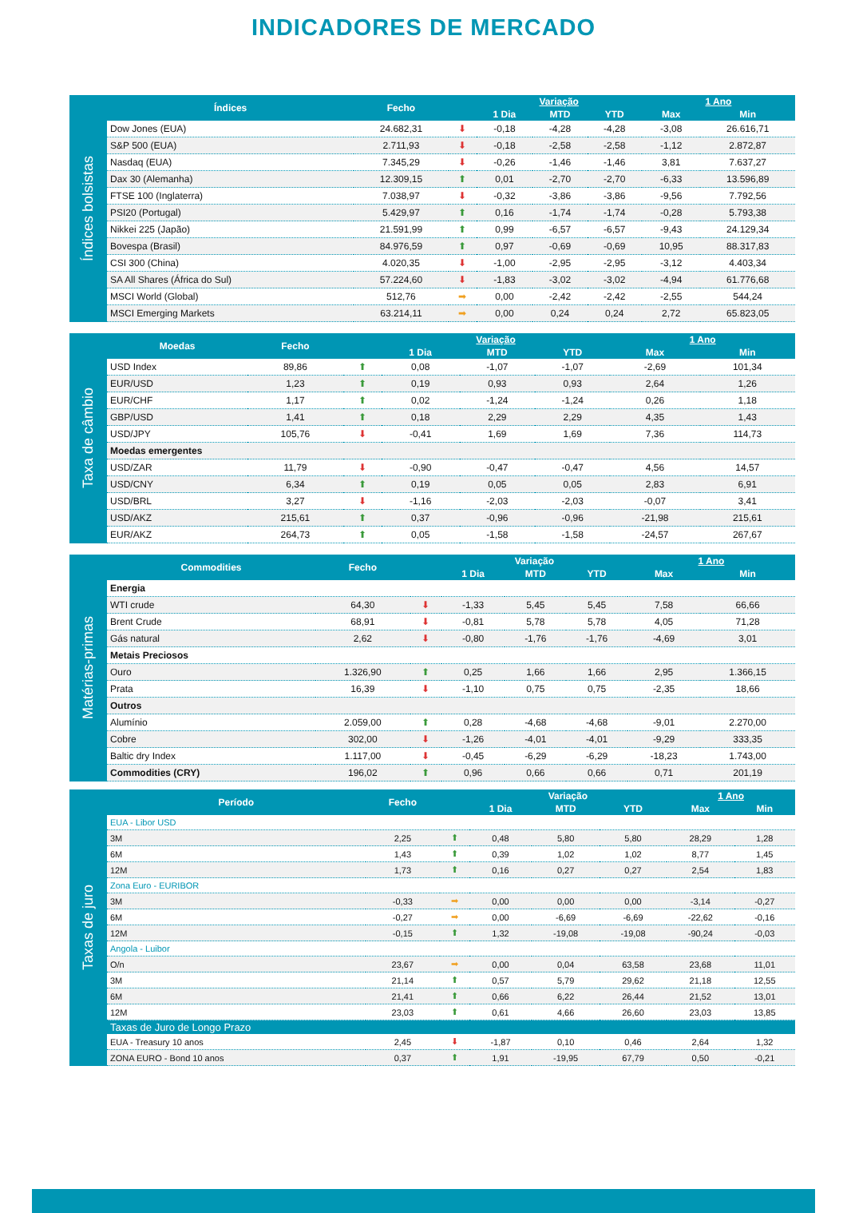INDICADORES DE MERCADO
Índices bolsistas
| Índices | Fecho | | Variação | | | 1 Ano | |
| --- | --- | --- | --- | --- | --- | --- | --- |
| | | | 1 Dia | MTD | YTD | Max | Min |
| Dow Jones (EUA) | 24.682,31 | ⬇ | -0,18 | -4,28 | -4,28 | -3,08 | 26.616,71 |
| S&P 500 (EUA) | 2.711,93 | ⬇ | -0,18 | -2,58 | -2,58 | -1,12 | 2.872,87 |
| Nasdaq (EUA) | 7.345,29 | ⬇ | -0,26 | -1,46 | -1,46 | 3,81 | 7.637,27 |
| Dax 30 (Alemanha) | 12.309,15 | ⬆ | 0,01 | -2,70 | -2,70 | -6,33 | 13.596,89 |
| FTSE 100 (Inglaterra) | 7.038,97 | ⬇ | -0,32 | -3,86 | -3,86 | -9,56 | 7.792,56 |
| PSI20 (Portugal) | 5.429,97 | ⬆ | 0,16 | -1,74 | -1,74 | -0,28 | 5.793,38 |
| Nikkei 225 (Japão) | 21.591,99 | ⬆ | 0,99 | -6,57 | -6,57 | -9,43 | 24.129,34 |
| Bovespa (Brasil) | 84.976,59 | ⬆ | 0,97 | -0,69 | -0,69 | 10,95 | 88.317,83 |
| CSI 300 (China) | 4.020,35 | ⬇ | -1,00 | -2,95 | -2,95 | -3,12 | 4.403,34 |
| SA All Shares (África do Sul) | 57.224,60 | ⬇ | -1,83 | -3,02 | -3,02 | -4,94 | 61.776,68 |
| MSCI World (Global) | 512,76 | ➡ | 0,00 | -2,42 | -2,42 | -2,55 | 544,24 |
| MSCI Emerging Markets | 63.214,11 | ➡ | 0,00 | 0,24 | 0,24 | 2,72 | 65.823,05 |
Taxa de câmbio
| Moedas | Fecho | | Variação | | | 1 Ano | |
| --- | --- | --- | --- | --- | --- | --- | --- |
| | | | 1 Dia | MTD | YTD | Max | Min |
| USD Index | 89,86 | ⬆ | 0,08 | -1,07 | -1,07 | -2,69 | 101,34 |
| EUR/USD | 1,23 | ⬆ | 0,19 | 0,93 | 0,93 | 2,64 | 1,26 |
| EUR/CHF | 1,17 | ⬆ | 0,02 | -1,24 | -1,24 | 0,26 | 1,18 |
| GBP/USD | 1,41 | ⬆ | 0,18 | 2,29 | 2,29 | 4,35 | 1,43 |
| USD/JPY | 105,76 | ⬇ | -0,41 | 1,69 | 1,69 | 7,36 | 114,73 |
| Moedas emergentes | | | | | | | |
| USD/ZAR | 11,79 | ⬇ | -0,90 | -0,47 | -0,47 | 4,56 | 14,57 |
| USD/CNY | 6,34 | ⬆ | 0,19 | 0,05 | 0,05 | 2,83 | 6,91 |
| USD/BRL | 3,27 | ⬇ | -1,16 | -2,03 | -2,03 | -0,07 | 3,41 |
| USD/AKZ | 215,61 | ⬆ | 0,37 | -0,96 | -0,96 | -21,98 | 215,61 |
| EUR/AKZ | 264,73 | ⬆ | 0,05 | -1,58 | -1,58 | -24,57 | 267,67 |
Matérias-primas
| Commodities | Fecho | | Variação | | | 1 Ano | |
| --- | --- | --- | --- | --- | --- | --- | --- |
| | | | 1 Dia | MTD | YTD | Max | Min |
| Energia | | | | | | | |
| WTI crude | 64,30 | ⬇ | -1,33 | 5,45 | 5,45 | 7,58 | 66,66 |
| Brent Crude | 68,91 | ⬇ | -0,81 | 5,78 | 5,78 | 4,05 | 71,28 |
| Gás natural | 2,62 | ⬇ | -0,80 | -1,76 | -1,76 | -4,69 | 3,01 |
| Metais Preciosos | | | | | | | |
| Ouro | 1.326,90 | ⬆ | 0,25 | 1,66 | 1,66 | 2,95 | 1.366,15 |
| Prata | 16,39 | ⬇ | -1,10 | 0,75 | 0,75 | -2,35 | 18,66 |
| Outros | | | | | | | |
| Alumínio | 2.059,00 | ⬆ | 0,28 | -4,68 | -4,68 | -9,01 | 2.270,00 |
| Cobre | 302,00 | ⬇ | -1,26 | -4,01 | -4,01 | -9,29 | 333,35 |
| Baltic dry Index | 1.117,00 | ⬇ | -0,45 | -6,29 | -6,29 | -18,23 | 1.743,00 |
| Commodities (CRY) | 196,02 | ⬆ | 0,96 | 0,66 | 0,66 | 0,71 | 201,19 |
Taxas de juro
| Período | Fecho | | Variação | | | 1 Ano | |
| --- | --- | --- | --- | --- | --- | --- | --- |
| | | | 1 Dia | MTD | YTD | Max | Min |
| EUA - Libor USD | | | | | | | |
| 3M | 2,25 | ⬆ | 0,48 | 5,80 | 5,80 | 28,29 | 1,28 |
| 6M | 1,43 | ⬆ | 0,39 | 1,02 | 1,02 | 8,77 | 1,45 |
| 12M | 1,73 | ⬆ | 0,16 | 0,27 | 0,27 | 2,54 | 1,83 |
| Zona Euro - EURIBOR | | | | | | | |
| 3M | -0,33 | ➡ | 0,00 | 0,00 | 0,00 | -3,14 | -0,27 |
| 6M | -0,27 | ➡ | 0,00 | -6,69 | -6,69 | -22,62 | -0,16 |
| 12M | -0,15 | ⬆ | 1,32 | -19,08 | -19,08 | -90,24 | -0,03 |
| Angola - Luibor | | | | | | | |
| O/n | 23,67 | ➡ | 0,00 | 0,04 | 63,58 | 23,68 | 11,01 |
| 3M | 21,14 | ⬆ | 0,57 | 5,79 | 29,62 | 21,18 | 12,55 |
| 6M | 21,41 | ⬆ | 0,66 | 6,22 | 26,44 | 21,52 | 13,01 |
| 12M | 23,03 | ⬆ | 0,61 | 4,66 | 26,60 | 23,03 | 13,85 |
| Taxas de Juro de Longo Prazo | | | | | | | |
| EUA - Treasury 10 anos | 2,45 | ⬇ | -1,87 | 0,10 | 0,46 | 2,64 | 1,32 |
| ZONA EURO - Bond 10 anos | 0,37 | ⬆ | 1,91 | -19,95 | 67,79 | 0,50 | -0,21 |